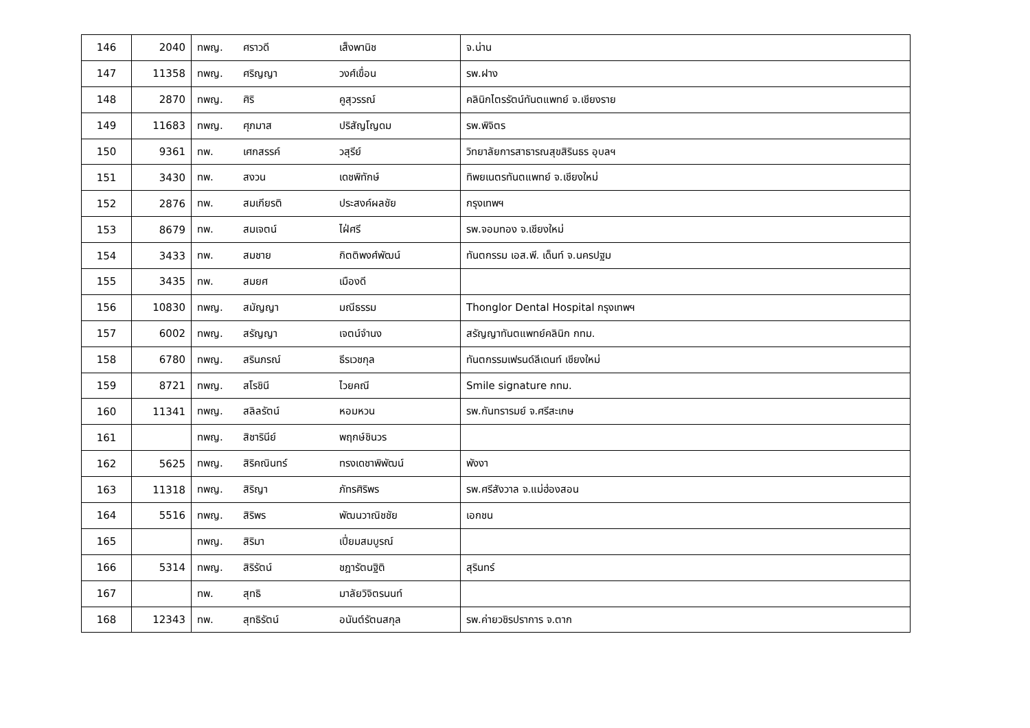| 146 | 2040 | ทพญ. ศราวดี เส็งพานิช | จ.น่าน |
| 147 | 11358 | ทพญ. ศริญญา วงศ์เขื่อน | รพ.ฝาง |
| 148 | 2870 | ทพญ. ศิริ คูสุวรรณ์ | คลินิกไตรรัตน์ทันตแพทย์ จ.เชียงราย |
| 149 | 11683 | ทพญ. ศุภมาส ปริสัญโญดม | รพ.พิจิตร |
| 150 | 9361 | ทพ. เศกสรรค์ วสุรีย์ | วิทยาลัยการสาธารณสุขสิรินธร อุบลฯ |
| 151 | 3430 | ทพ. สงวน เดชพิทักษ์ | ทิพยเนตรทันตแพทย์ จ.เชียงใหม่ |
| 152 | 2876 | ทพ. สมเกียรติ ประสงค์ผลชัย | กรุงเทพฯ |
| 153 | 8679 | ทพ. สมเจตน์ ไฝ่ศรี | รพ.จอมทอง จ.เชียงใหม่ |
| 154 | 3433 | ทพ. สมชาย กิตติพงศ์พัฒน์ | ทันตกรรม เอส.พี. เด็นท์ จ.นครปฐม |
| 155 | 3435 | ทพ. สมยศ เมืองดี | |
| 156 | 10830 | ทพญ. สมัญญา มณีธรรม | Thonglor Dental Hospital กรุงเทพฯ |
| 157 | 6002 | ทพญ. สรัญญา เจตน์จำนง | สรัญญาทันตแพทย์คลินิก กทม. |
| 158 | 6780 | ทพญ. สรินภรณ์ ธีรเวชกุล | ทันตกรรมเฟรนด์ลีเดนท์ เชียงใหม่ |
| 159 | 8721 | ทพญ. สโรชินี ไวยคณี | Smile signature กทม. |
| 160 | 11341 | ทพญ. สลิลรัตน์ หอมหวน | รพ.กันทรารมย์ จ.ศรีสะเกษ |
| 161 | | ทพญ. สิชารินีย์ พฤกษ์ชินวร | |
| 162 | 5625 | ทพญ. สิริคณินทร์ ทรงเดชาพิพัฒน์ | พังงา |
| 163 | 11318 | ทพญ. สิริญา ภัทรศิริพร | รพ.ศรีสังวาล จ.แม่ฮ่องสอน |
| 164 | 5516 | ทพญ. สิริพร พัฒนวาณิชชัย | เอกชน |
| 165 | | ทพญ. สิริมา เปี่ยมสมบูรณ์ | |
| 166 | 5314 | ทพญ. สิริรัตน์ ชฎารัตนฐิติ | สุรินทร์ |
| 167 | | ทพ. สุทธิ มาลัยวิจิตรนนท์ | |
| 168 | 12343 | ทพ. สุทธิรัตน์ อนันต์รัตนสกุล | รพ.ค่ายวชิรปราการ จ.ตาก |